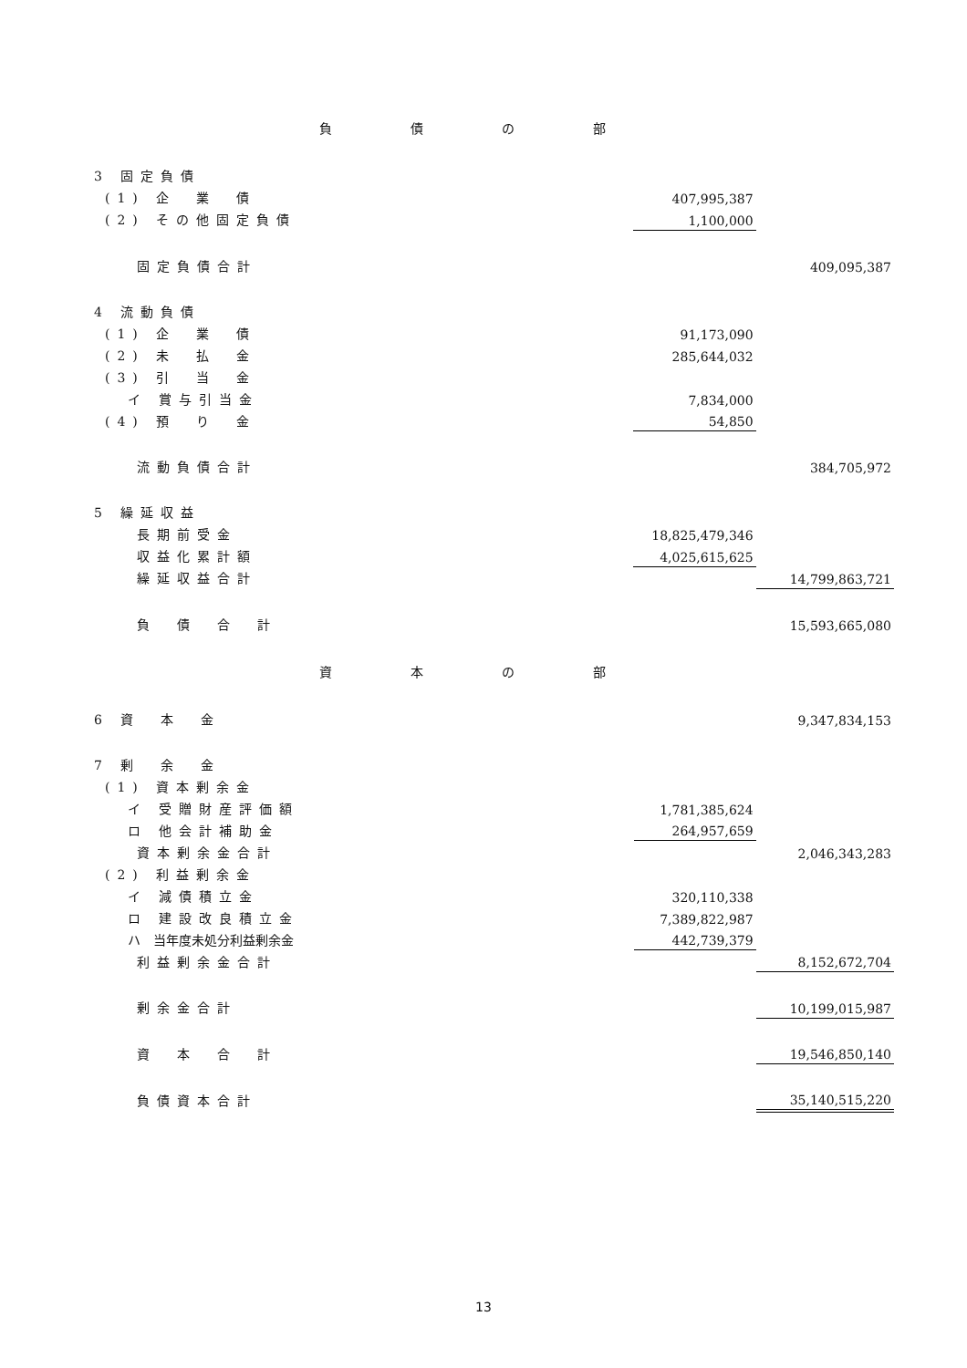負債の部
| 3 固定負債 | | |
| (1) 企 業 債 | 407,995,387 | |
| (2) その他固定負債 | 1,100,000 | |
| 固定負債合計 | | 409,095,387 |
| 4 流動負債 | | |
| (1) 企 業 債 | 91,173,090 | |
| (2) 未 払 金 | 285,644,032 | |
| (3) 引 当 金 | | |
| イ 賞与引当金 | 7,834,000 | |
| (4) 預 り 金 | 54,850 | |
| 流動負債合計 | | 384,705,972 |
| 5 繰延収益 | | |
| 長期前受金 | 18,825,479,346 | |
| 収益化累計額 | 4,025,615,625 | |
| 繰延収益合計 | | 14,799,863,721 |
| 負 債 合 計 | | 15,593,665,080 |
資本の部
| 6 資 本 金 | | 9,347,834,153 |
| 7 剰 余 金 | | |
| (1) 資本剰余金 | | |
| イ 受贈財産評価額 | 1,781,385,624 | |
| ロ 他会計補助金 | 264,957,659 | |
| 資本剰余金合計 | | 2,046,343,283 |
| (2) 利益剰余金 | | |
| イ 減債積立金 | 320,110,338 | |
| ロ 建設改良積立金 | 7,389,822,987 | |
| ハ 当年度未処分利益剰余金 | 442,739,379 | |
| 利益剰余金合計 | | 8,152,672,704 |
| 剰余金合計 | | 10,199,015,987 |
| 資 本 合 計 | | 19,546,850,140 |
| 負債資本合計 | | 35,140,515,220 |
13